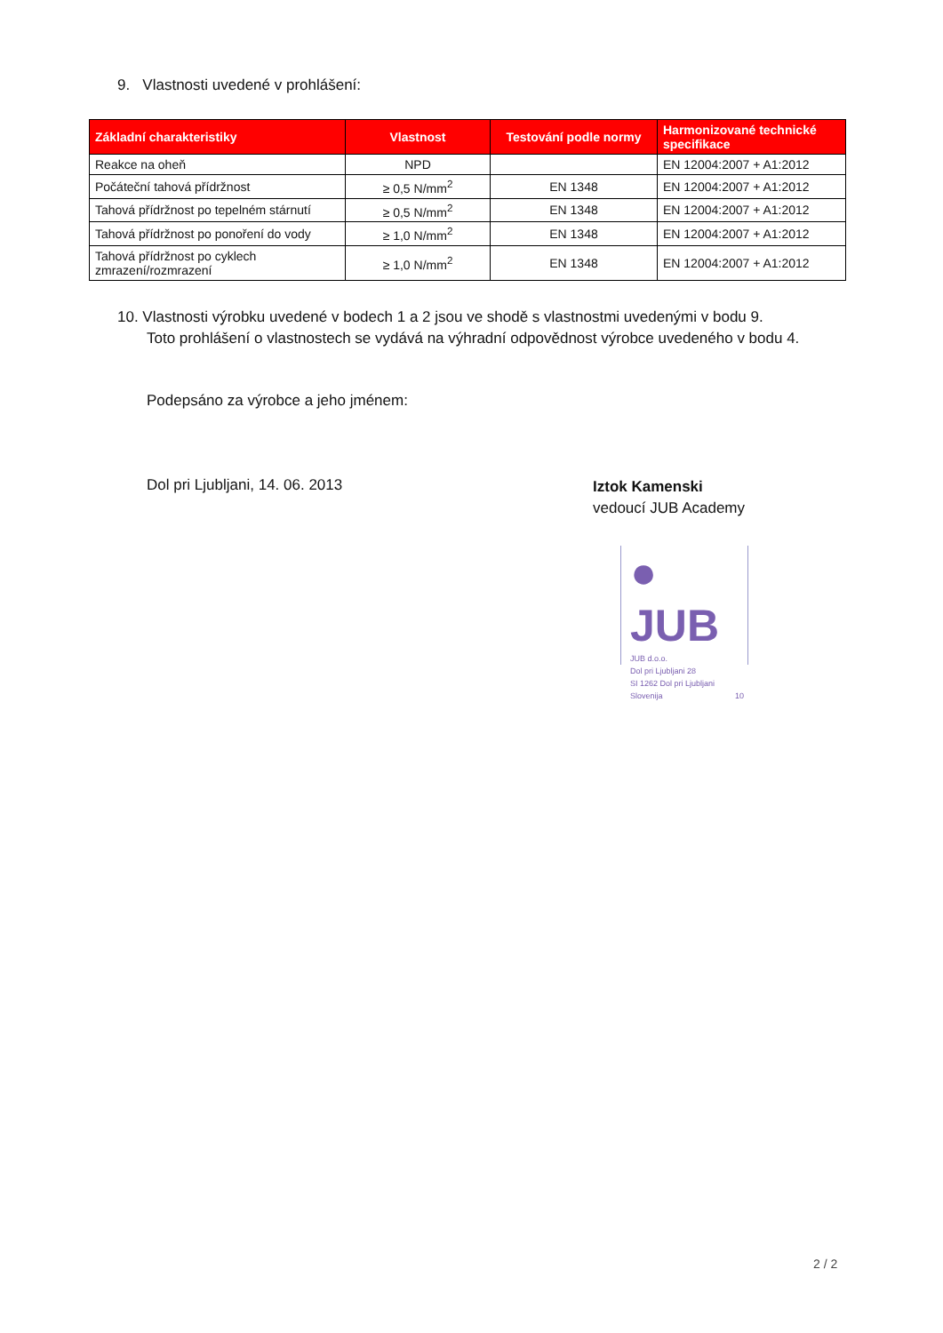9. Vlastnosti uvedené v prohlášení:
| Základní charakteristiky | Vlastnost | Testování podle normy | Harmonizované technické specifikace |
| --- | --- | --- | --- |
| Reakce na oheň | NPD | | EN 12004:2007 + A1:2012 |
| Počáteční tahová přídržnost | ≥ 0,5 N/mm<sup>2</sup> | EN 1348 | EN 12004:2007 + A1:2012 |
| Tahová přídržnost po tepelném stárnutí | ≥ 0,5 N/mm<sup>2</sup> | EN 1348 | EN 12004:2007 + A1:2012 |
| Tahová přídržnost po ponoření do vody | ≥ 1,0 N/mm<sup>2</sup> | EN 1348 | EN 12004:2007 + A1:2012 |
| Tahová přídržnost po cyklech zmrazení/rozmrazení | ≥ 1,0 N/mm<sup>2</sup> | EN 1348 | EN 12004:2007 + A1:2012 |
10. Vlastnosti výrobku uvedené v bodech 1 a 2 jsou ve shodě s vlastnostmi uvedenými v bodu 9.
Toto prohlášení o vlastnostech se vydává na výhradní odpovědnost výrobce uvedeného v bodu 4.
Podepsáno za výrobce a jeho jménem:
Dol pri Ljubljani, 14. 06. 2013
Iztok Kamenski
vedoucí JUB Academy
● JUB
JUB d.o.o.
Dol pri Ljubljani 28
SI 1262 Dol pri Ljubljani
Slovenija 10
2 / 2